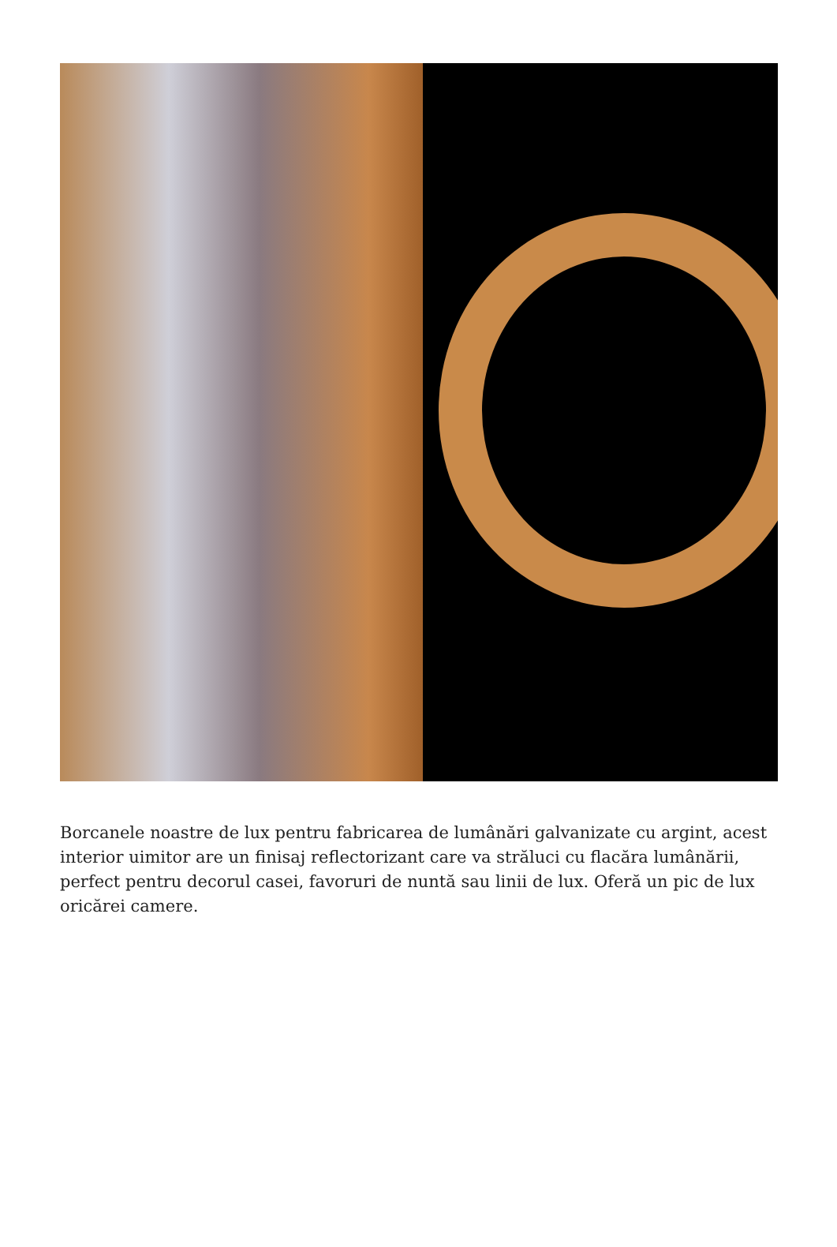Borcanele noastre de lux pentru fabricarea de lumânări galvanizate cu argint, acest interior uimitor are un finisaj reflectorizant care va străluci cu flacăra lumânării, perfect pentru decorul casei, favoruri de nuntă sau linii de lux. Oferă un pic de lux oricărei camere.